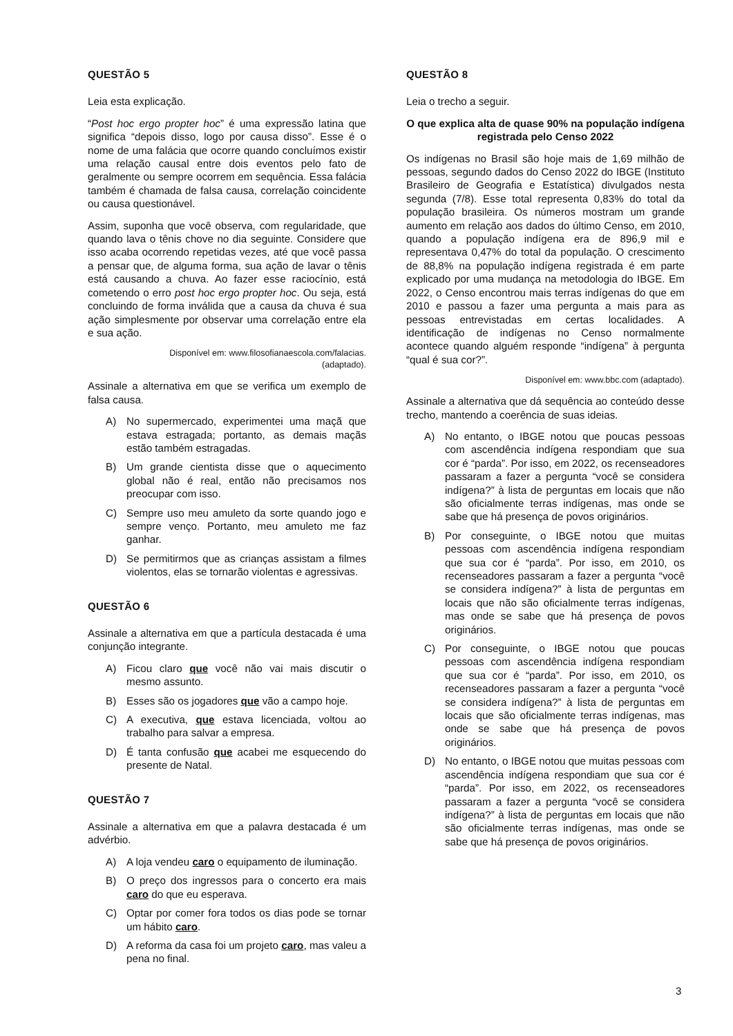QUESTÃO 5
Leia esta explicação.
“Post hoc ergo propter hoc” é uma expressão latina que significa “depois disso, logo por causa disso”. Esse é o nome de uma falácia que ocorre quando concluímos existir uma relação causal entre dois eventos pelo fato de geralmente ou sempre ocorrem em sequência. Essa falácia também é chamada de falsa causa, correlação coincidente ou causa questionável.
Assim, suponha que você observa, com regularidade, que quando lava o tênis chove no dia seguinte. Considere que isso acaba ocorrendo repetidas vezes, até que você passa a pensar que, de alguma forma, sua ação de lavar o tênis está causando a chuva. Ao fazer esse raciocínio, está cometendo o erro post hoc ergo propter hoc. Ou seja, está concluindo de forma inválida que a causa da chuva é sua ação simplesmente por observar uma correlação entre ela e sua ação.
Disponível em: www.filosofianaescola.com/falacias.
(adaptado).
Assinale a alternativa em que se verifica um exemplo de falsa causa.
A) No supermercado, experimentei uma maçã que estava estragada; portanto, as demais maçãs estão também estragadas.
B) Um grande cientista disse que o aquecimento global não é real, então não precisamos nos preocupar com isso.
C) Sempre uso meu amuleto da sorte quando jogo e sempre venço. Portanto, meu amuleto me faz ganhar.
D) Se permitirmos que as crianças assistam a filmes violentos, elas se tornarão violentas e agressivas.
QUESTÃO 6
Assinale a alternativa em que a partícula destacada é uma conjunção integrante.
A) Ficou claro que você não vai mais discutir o mesmo assunto.
B) Esses são os jogadores que vão a campo hoje.
C) A executiva, que estava licenciada, voltou ao trabalho para salvar a empresa.
D) É tanta confusão que acabei me esquecendo do presente de Natal.
QUESTÃO 7
Assinale a alternativa em que a palavra destacada é um advérbio.
A) A loja vendeu caro o equipamento de iluminação.
B) O preço dos ingressos para o concerto era mais caro do que eu esperava.
C) Optar por comer fora todos os dias pode se tornar um hábito caro.
D) A reforma da casa foi um projeto caro, mas valeu a pena no final.
QUESTÃO 8
Leia o trecho a seguir.
O que explica alta de quase 90% na população indígena registrada pelo Censo 2022
Os indígenas no Brasil são hoje mais de 1,69 milhão de pessoas, segundo dados do Censo 2022 do IBGE (Instituto Brasileiro de Geografia e Estatística) divulgados nesta segunda (7/8). Esse total representa 0,83% do total da população brasileira. Os números mostram um grande aumento em relação aos dados do último Censo, em 2010, quando a população indígena era de 896,9 mil e representava 0,47% do total da população. O crescimento de 88,8% na população indígena registrada é em parte explicado por uma mudança na metodologia do IBGE. Em 2022, o Censo encontrou mais terras indígenas do que em 2010 e passou a fazer uma pergunta a mais para as pessoas entrevistadas em certas localidades. A identificação de indígenas no Censo normalmente acontece quando alguém responde “indígena” à pergunta “qual é sua cor?”.
Disponível em: www.bbc.com (adaptado).
Assinale a alternativa que dá sequência ao conteúdo desse trecho, mantendo a coerência de suas ideias.
A) No entanto, o IBGE notou que poucas pessoas com ascendência indígena respondiam que sua cor é “parda”. Por isso, em 2022, os recenseadores passaram a fazer a pergunta “você se considera indígena?” à lista de perguntas em locais que não são oficialmente terras indígenas, mas onde se sabe que há presença de povos originários.
B) Por conseguinte, o IBGE notou que muitas pessoas com ascendência indígena respondiam que sua cor é “parda”. Por isso, em 2010, os recenseadores passaram a fazer a pergunta “você se considera indígena?” à lista de perguntas em locais que não são oficialmente terras indígenas, mas onde se sabe que há presença de povos originários.
C) Por conseguinte, o IBGE notou que poucas pessoas com ascendência indígena respondiam que sua cor é “parda”. Por isso, em 2010, os recenseadores passaram a fazer a pergunta “você se considera indígena?” à lista de perguntas em locais que são oficialmente terras indígenas, mas onde se sabe que há presença de povos originários.
D) No entanto, o IBGE notou que muitas pessoas com ascendência indígena respondiam que sua cor é “parda”. Por isso, em 2022, os recenseadores passaram a fazer a pergunta “você se considera indígena?” à lista de perguntas em locais que não são oficialmente terras indígenas, mas onde se sabe que há presença de povos originários.
3